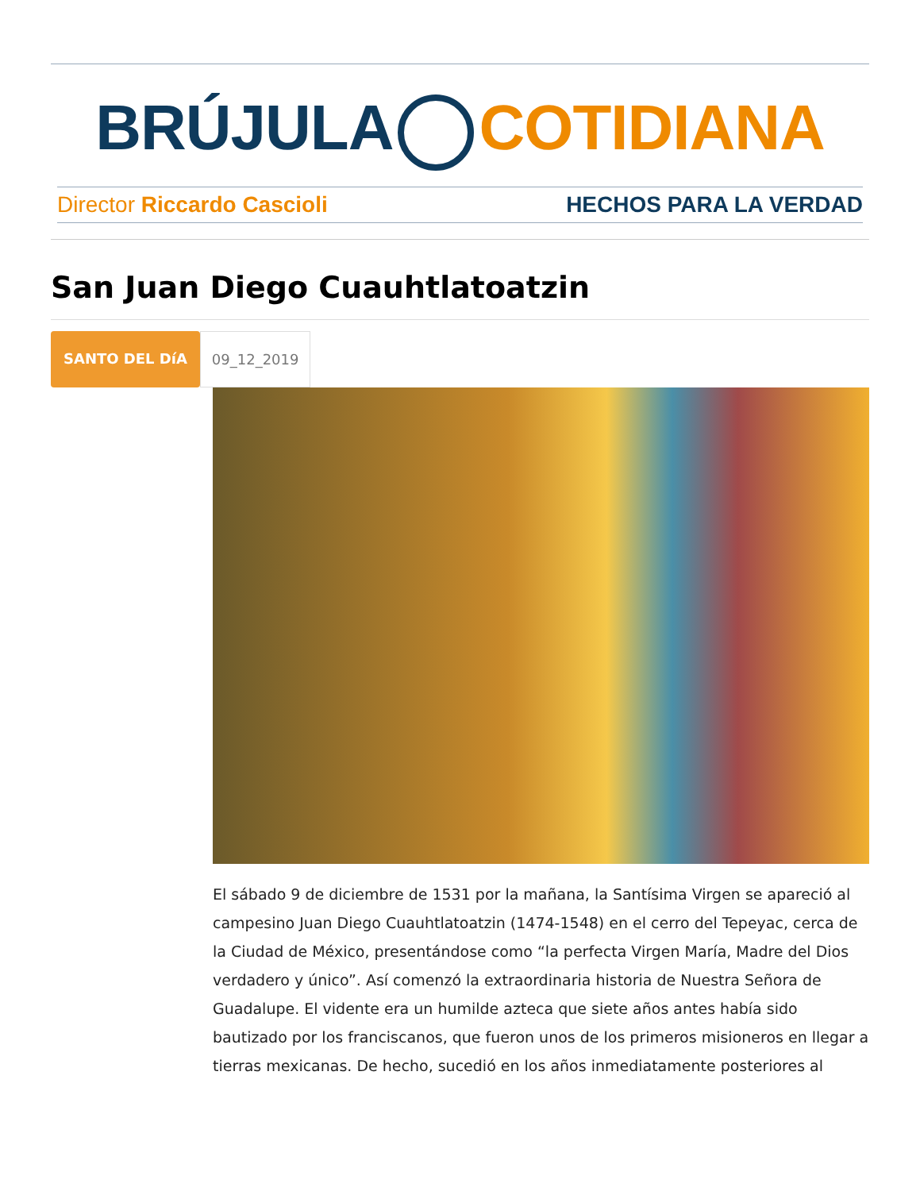BRÚJULA COTIDIANA
Director Riccardo Cascioli HECHOS PARA LA VERDAD
San Juan Diego Cuauhtlatoatzin
SANTO DEL DíA 09_12_2019
El sábado 9 de diciembre de 1531 por la mañana, la Santísima Virgen se apareció al campesino Juan Diego Cuauhtlatoatzin (1474-1548) en el cerro del Tepeyac, cerca de la Ciudad de México, presentándose como “la perfecta Virgen María, Madre del Dios verdadero y único”. Así comenzó la extraordinaria historia de Nuestra Señora de Guadalupe. El vidente era un humilde azteca que siete años antes había sido bautizado por los franciscanos, que fueron unos de los primeros misioneros en llegar a tierras mexicanas. De hecho, sucedió en los años inmediatamente posteriores al